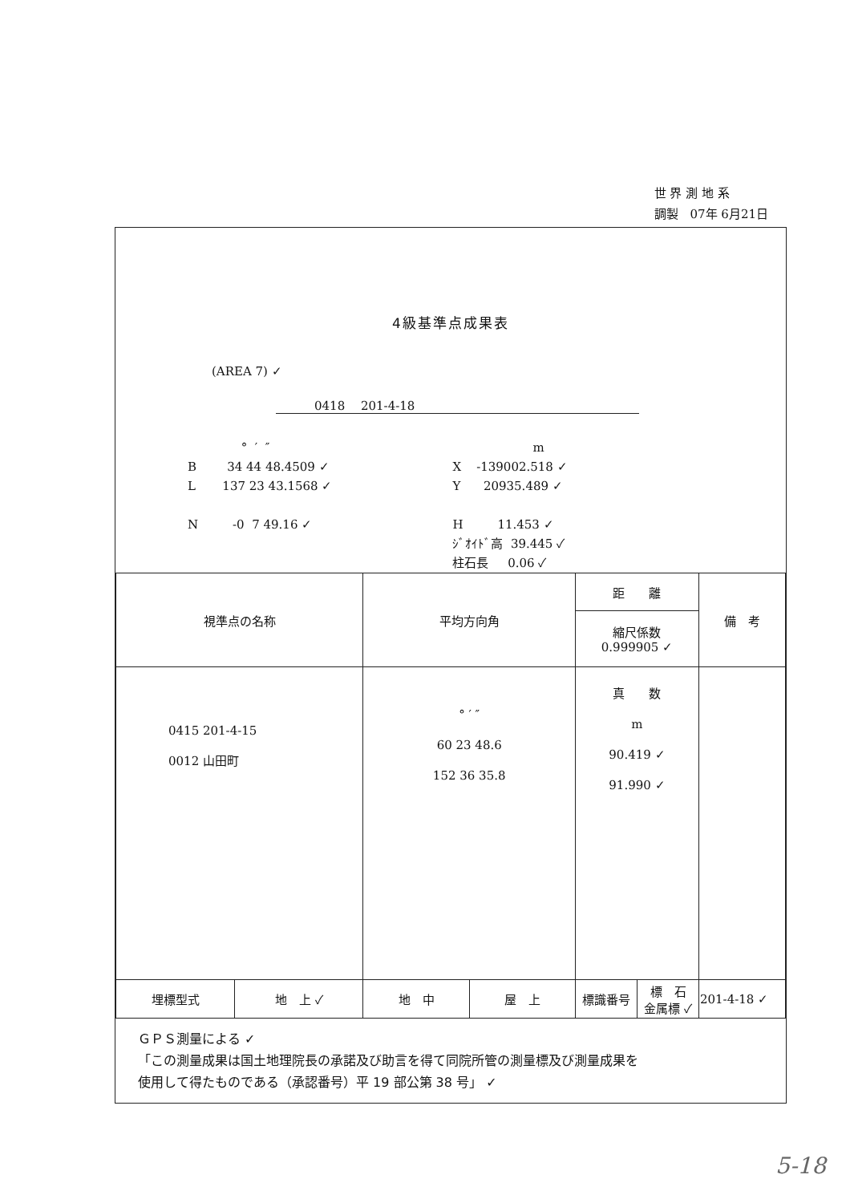世 界 測 地 系
調製　07年 6月21日
4級基準点成果表
(AREA 7) ✓
0418　 201-4-18
° ′ ″ B 34 44 48.4509 ✓ L 137 23 43.1568 ✓ N -0 7 49.16 ✓
m X -139002.518 ✓ Y 20935.489 ✓ H 11.453 ✓ ｼﾞｵｲﾄﾞ高 39.445 ✓ 柱石長 0.06 ✓
| 視準点の名称 | | 平均方向角 | | 距 離 | | 備 考 |
| | | | | 縮尺係数 0.999905 ✓ | | |
| 0415 201-4-15 0012 山田町 | | ° ′ ″ 60 23 48.6 152 36 35.8 | | 真 数 m 90.419 ✓ 91.990 ✓ | | |
| 埋標型式 | 地 上 ✓ | 地 中 | 屋 上 | 標識番号 | 標 石 金属標 ✓ | 201-4-18 ✓ |
ＧＰＳ測量による ✓
「この測量成果は国土地理院長の承諾及び助言を得て同院所管の測量標及び測量成果を
使用して得たものである（承認番号）平 19 部公第 38 号」 ✓
5-18